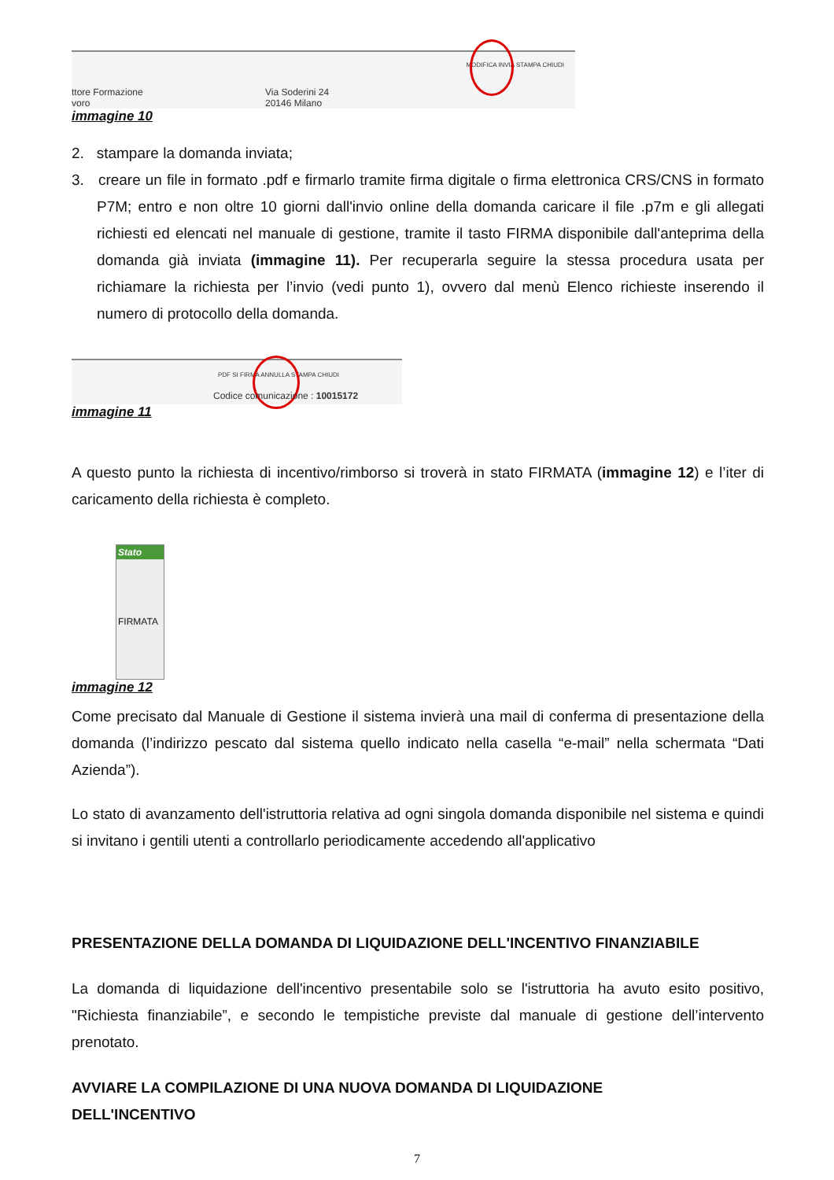MODIFICA INVIA STAMPA CHIUDI
ttore Formazione
voro
Via Soderini 24
20146 Milano
immagine 10
2. stampare la domanda inviata;
3. creare un file in formato .pdf e firmarlo tramite firma digitale o firma elettronica CRS/CNS in formato P7M; entro e non oltre 10 giorni dall'invio online della domanda caricare il file .p7m e gli allegati richiesti ed elencati nel manuale di gestione, tramite il tasto FIRMA disponibile dall'anteprima della domanda già inviata (immagine 11). Per recuperarla seguire la stessa procedura usata per richiamare la richiesta per l’invio (vedi punto 1), ovvero dal menù Elenco richieste inserendo il numero di protocollo della domanda.
PDF SI FIRMA ANNULLA STAMPA CHIUDI
Codice comunicazione : 10015172
immagine 11
A questo punto la richiesta di incentivo/rimborso si troverà in stato FIRMATA (immagine 12) e l’iter di caricamento della richiesta è completo.
Stato
FIRMATA
immagine 12
Come precisato dal Manuale di Gestione il sistema invierà una mail di conferma di presentazione della domanda (l’indirizzo pescato dal sistema quello indicato nella casella “e-mail” nella schermata “Dati Azienda”).
Lo stato di avanzamento dell'istruttoria relativa ad ogni singola domanda disponibile nel sistema e quindi si invitano i gentili utenti a controllarlo periodicamente accedendo all'applicativo
PRESENTAZIONE DELLA DOMANDA DI LIQUIDAZIONE DELL'INCENTIVO FINANZIABILE
La domanda di liquidazione dell'incentivo presentabile solo se l'istruttoria ha avuto esito positivo, "Richiesta finanziabile”, e secondo le tempistiche previste dal manuale di gestione dell’intervento prenotato.
AVVIARE LA COMPILAZIONE DI UNA NUOVA DOMANDA DI LIQUIDAZIONE
DELL'INCENTIVO
7